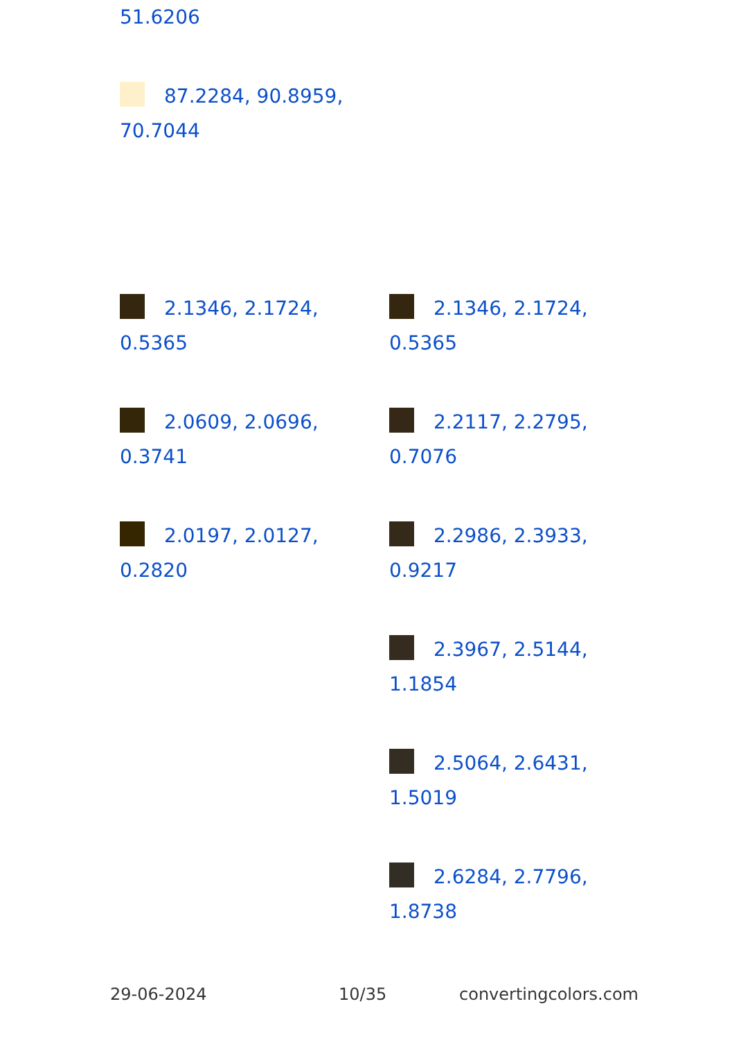51.6206
87.2284, 90.8959, 70.7044
2.1346, 2.1724, 0.5365
2.0609, 2.0696, 0.3741
2.0197, 2.0127, 0.2820
2.1346, 2.1724, 0.5365
2.2117, 2.2795, 0.7076
2.2986, 2.3933, 0.9217
2.3967, 2.5144, 1.1854
2.5064, 2.6431, 1.5019
2.6284, 2.7796, 1.8738
29-06-2024 10/35 convertingcolors.com